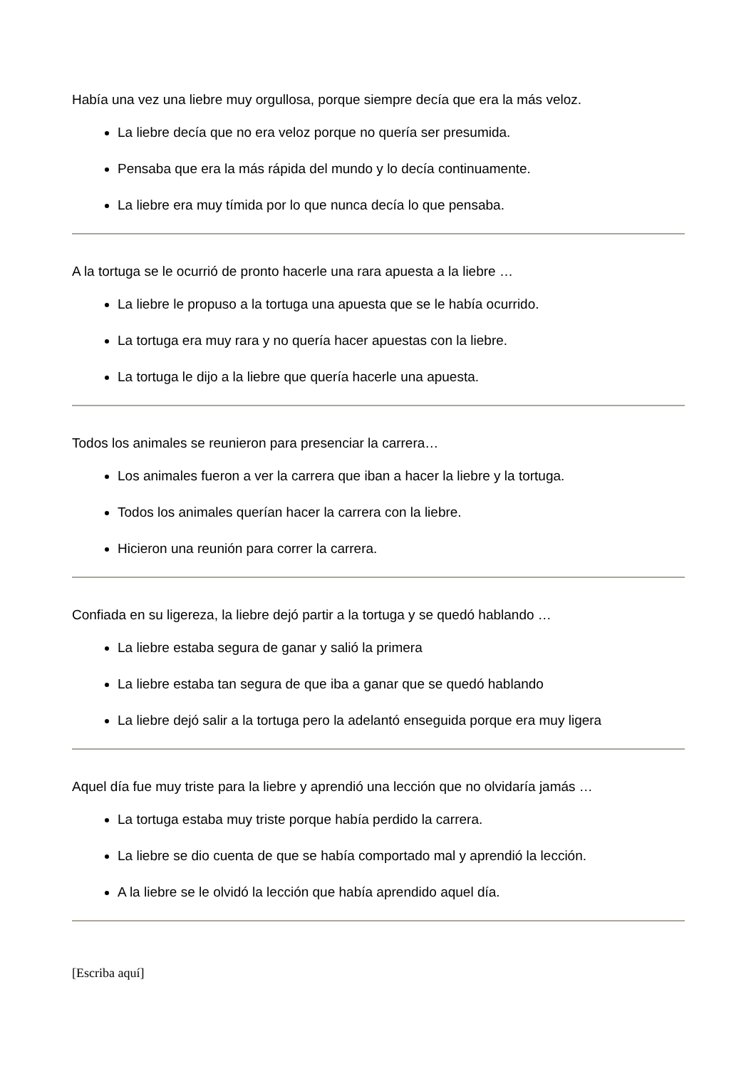Había una vez una liebre muy orgullosa, porque siempre decía que era la más veloz.
La liebre decía que no era veloz porque no quería ser presumida.
Pensaba que era la más rápida del mundo y lo decía continuamente.
La liebre era muy tímida por lo que nunca decía lo que pensaba.
A la tortuga se le ocurrió de pronto hacerle una rara apuesta a la liebre …
La liebre le propuso a la tortuga una apuesta que se le había ocurrido.
La tortuga era muy rara y no quería hacer apuestas con la liebre.
La tortuga le dijo a la liebre que quería hacerle una apuesta.
Todos los animales se reunieron para presenciar la carrera…
Los animales fueron a ver la carrera que iban a hacer la liebre y la tortuga.
Todos los animales querían hacer la carrera con la liebre.
Hicieron una reunión para correr la carrera.
Confiada en su ligereza, la liebre dejó partir a la tortuga y se quedó hablando …
La liebre estaba segura de ganar y salió la primera
La liebre estaba tan segura de que iba a ganar que se quedó hablando
La liebre dejó salir a la tortuga pero la adelantó enseguida porque era muy ligera
Aquel día fue muy triste para la liebre y aprendió una lección que no olvidaría jamás …
La tortuga estaba muy triste porque había perdido la carrera.
La liebre se dio cuenta de que se había comportado mal y aprendió la lección.
A la liebre se le olvidó la lección que había aprendido aquel día.
[Escriba aquí]